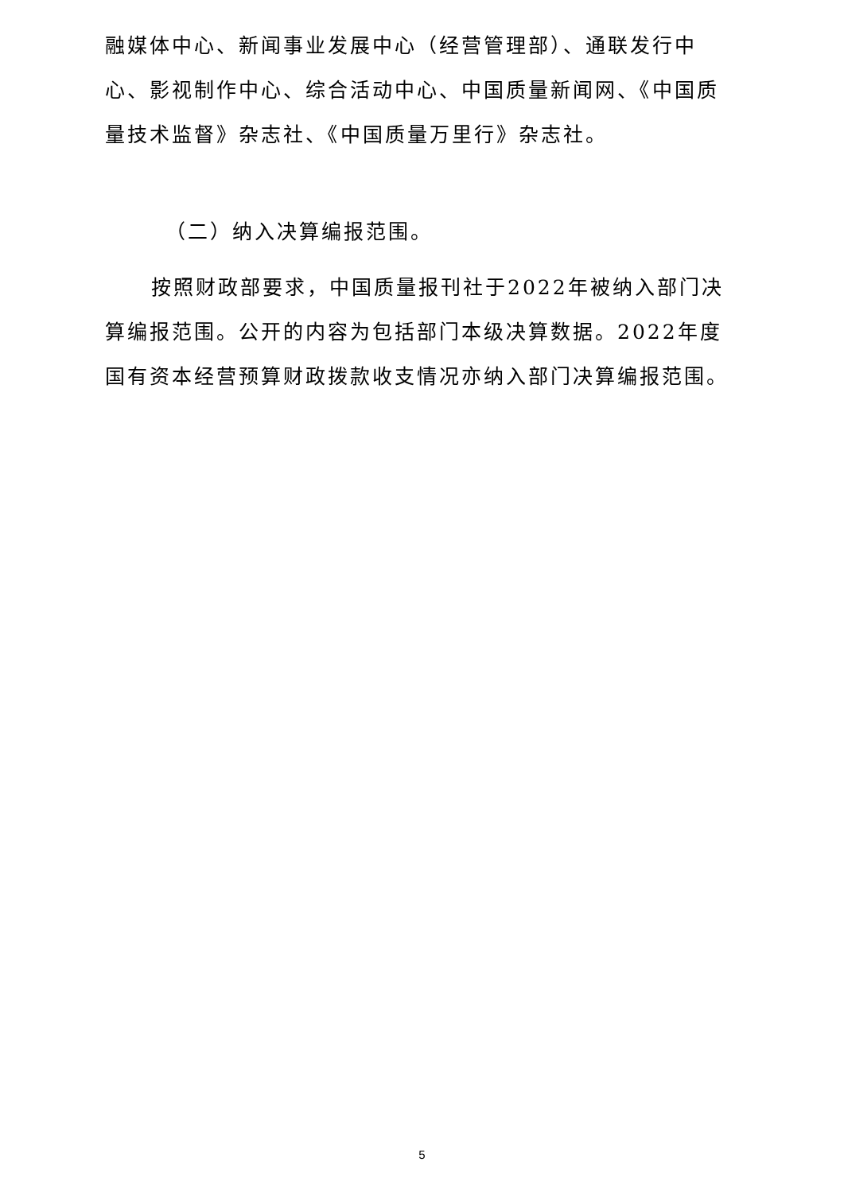融媒体中心、新闻事业发展中心（经营管理部）、通联发行中心、影视制作中心、综合活动中心、中国质量新闻网、《中国质量技术监督》杂志社、《中国质量万里行》杂志社。
（二）纳入决算编报范围。
按照财政部要求，中国质量报刊社于2022年被纳入部门决算编报范围。公开的内容为包括部门本级决算数据。2022年度国有资本经营预算财政拨款收支情况亦纳入部门决算编报范围。
5